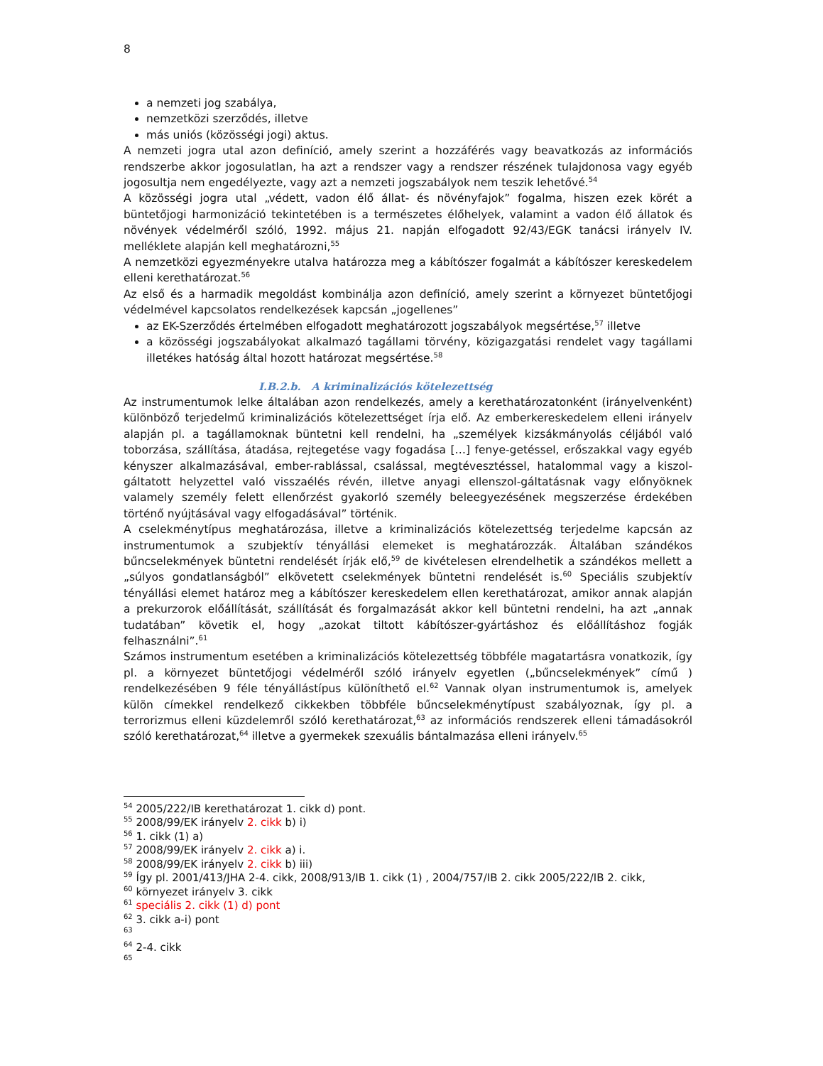8
a nemzeti jog szabálya,
nemzetközi szerződés, illetve
más uniós (közösségi jogi) aktus.
A nemzeti jogra utal azon definíció, amely szerint a hozzáférés vagy beavatkozás az információs rendszerbe akkor jogosulatlan, ha azt a rendszer vagy a rendszer részének tulajdonosa vagy egyéb jogosultja nem engedélyezte, vagy azt a nemzeti jogszabályok nem teszik lehetővé.<sup>54</sup>
A közösségi jogra utal „védett, vadon élő állat- és növényfajok” fogalma, hiszen ezek körét a büntetőjogi harmonizáció tekintetében is a természetes élőhelyek, valamint a vadon élő állatok és növények védelméről szóló, 1992. május 21. napján elfogadott 92/43/EGK tanácsi irányelv IV. melléklete alapján kell meghatározni,<sup>55</sup>
A nemzetközi egyezményekre utalva határozza meg a kábítószer fogalmát a kábítószer kereskedelem elleni kerethatározat.<sup>56</sup>
Az első és a harmadik megoldást kombinálja azon definíció, amely szerint a környezet büntetőjogi védelmével kapcsolatos rendelkezések kapcsán „jogellenes”
az EK-Szerződés értelmében elfogadott meghatározott jogszabályok megsértése,<sup>57</sup> illetve
a közösségi jogszabályokat alkalmazó tagállami törvény, közigazgatási rendelet vagy tagállami illetékes hatóság által hozott határozat megsértése.<sup>58</sup>
I.B.2.b. A kriminalizációs kötelezettség
Az instrumentumok lelke általában azon rendelkezés, amely a kerethatározatonként (irányelvenként) különböző terjedelmű kriminalizációs kötelezettséget írja elő. Az emberkereskedelem elleni irányelv alapján pl. a tagállamoknak büntetni kell rendelni, ha „személyek kizsákmányolás céljából való toborzása, szállítása, átadása, rejtegetése vagy fogadása […] fenye-getéssel, erőszakkal vagy egyéb kényszer alkalmazásával, ember-rablással, csalással, megtévesztéssel, hatalommal vagy a kiszol-gáltatott helyzettel való visszaélés révén, illetve anyagi ellenszol-gáltatásnak vagy előnyöknek valamely személy felett ellenőrzést gyakorló személy beleegyezésének megszerzése érdekében történő nyújtásával vagy elfogadásával” történik.
A cselekménytípus meghatározása, illetve a kriminalizációs kötelezettség terjedelme kapcsán az instrumentumok a szubjektív tényállási elemeket is meghatározzák. Általában szándékos bűncselekmények büntetni rendelését írják elő,<sup>59</sup> de kivételesen elrendelhetik a szándékos mellett a „súlyos gondatlanságból” elkövetett cselekmények büntetni rendelését is.<sup>60</sup> Speciális szubjektív tényállási elemet határoz meg a kábítószer kereskedelem ellen kerethatározat, amikor annak alapján a prekurzorok előállítását, szállítását és forgalmazását akkor kell büntetni rendelni, ha azt „annak tudatában” követik el, hogy „azokat tiltott kábítószer-gyártáshoz és előállításhoz fogják felhasználni”.<sup>61</sup>
Számos instrumentum esetében a kriminalizációs kötelezettség többféle magatartásra vonatkozik, így pl. a környezet büntetőjogi védelméről szóló irányelv egyetlen („bűncselekmények” című ) rendelkezésében 9 féle tényállástípus különíthető el.<sup>62</sup> Vannak olyan instrumentumok is, amelyek külön címekkel rendelkező cikkekben többféle bűncselekménytípust szabályoznak, így pl. a terrorizmus elleni küzdelemről szóló kerethatározat,<sup>63</sup> az információs rendszerek elleni támadásokról szóló kerethatározat,<sup>64</sup> illetve a gyermekek szexuális bántalmazása elleni irányelv.<sup>65</sup>
<sup>54</sup> 2005/222/IB kerethatározat 1. cikk d) pont.
<sup>55</sup> 2008/99/EK irányelv 2. cikk b) i)
<sup>56</sup> 1. cikk (1) a)
<sup>57</sup> 2008/99/EK irányelv 2. cikk a) i.
<sup>58</sup> 2008/99/EK irányelv 2. cikk b) iii)
<sup>59</sup> Így pl. 2001/413/JHA 2-4. cikk, 2008/913/IB 1. cikk (1) , 2004/757/IB 2. cikk 2005/222/IB 2. cikk,
<sup>60</sup> környezet irányelv 3. cikk
<sup>61</sup> speciális 2. cikk (1) d) pont
<sup>62</sup> 3. cikk a-i) pont
<sup>63</sup>
<sup>64</sup> 2-4. cikk
<sup>65</sup>